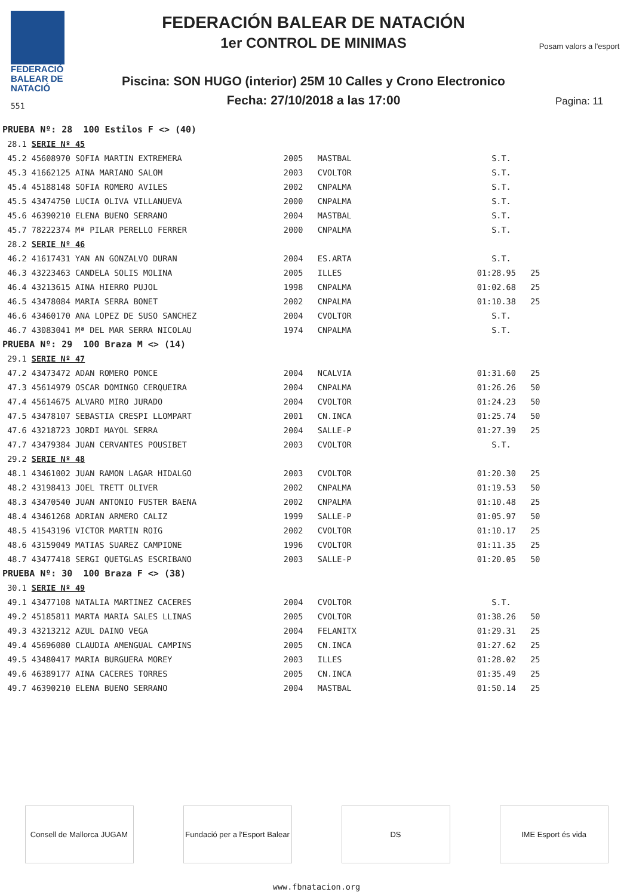FEDERACIÓ
BALEAR DE
NATACIÓ
551
FEDERACIÓN BALEAR DE NATACIÓN
1er CONTROL DE MINIMAS
Piscina: SON HUGO (interior) 25M 10 Calles y Crono Electronico
Fecha: 27/10/2018 a las 17:00
Posam valors a l'esport
Pagina: 11
| PRUEBA Nº: 28 100 Estilos F <> (40) | | | | | |
| 28.1 | SERIE Nº 45 | | | | |
| 45.2 | 45608970 SOFIA MARTIN EXTREMERA | 2005 | MASTBAL | S.T. | |
| 45.3 | 41662125 AINA MARIANO SALOM | 2003 | CVOLTOR | S.T. | |
| 45.4 | 45188148 SOFIA ROMERO AVILES | 2002 | CNPALMA | S.T. | |
| 45.5 | 43474750 LUCIA OLIVA VILLANUEVA | 2000 | CNPALMA | S.T. | |
| 45.6 | 46390210 ELENA BUENO SERRANO | 2004 | MASTBAL | S.T. | |
| 45.7 | 78222374 Mª PILAR PERELLO FERRER | 2000 | CNPALMA | S.T. | |
| 28.2 | SERIE Nº 46 | | | | |
| 46.2 | 41617431 YAN AN GONZALVO DURAN | 2004 | ES.ARTA | S.T. | |
| 46.3 | 43223463 CANDELA SOLIS MOLINA | 2005 | ILLES | 01:28.95 | 25 |
| 46.4 | 43213615 AINA HIERRO PUJOL | 1998 | CNPALMA | 01:02.68 | 25 |
| 46.5 | 43478084 MARIA SERRA BONET | 2002 | CNPALMA | 01:10.38 | 25 |
| 46.6 | 43460170 ANA LOPEZ DE SUSO SANCHEZ | 2004 | CVOLTOR | S.T. | |
| 46.7 | 43083041 Mª DEL MAR SERRA NICOLAU | 1974 | CNPALMA | S.T. | |
| PRUEBA Nº: 29 100 Braza M <> (14) | | | | | |
| 29.1 | SERIE Nº 47 | | | | |
| 47.2 | 43473472 ADAN ROMERO PONCE | 2004 | NCALVIA | 01:31.60 | 25 |
| 47.3 | 45614979 OSCAR DOMINGO CERQUEIRA | 2004 | CNPALMA | 01:26.26 | 50 |
| 47.4 | 45614675 ALVARO MIRO JURADO | 2004 | CVOLTOR | 01:24.23 | 50 |
| 47.5 | 43478107 SEBASTIA CRESPI LLOMPART | 2001 | CN.INCA | 01:25.74 | 50 |
| 47.6 | 43218723 JORDI MAYOL SERRA | 2004 | SALLE-P | 01:27.39 | 25 |
| 47.7 | 43479384 JUAN CERVANTES POUSIBET | 2003 | CVOLTOR | S.T. | |
| 29.2 | SERIE Nº 48 | | | | |
| 48.1 | 43461002 JUAN RAMON LAGAR HIDALGO | 2003 | CVOLTOR | 01:20.30 | 25 |
| 48.2 | 43198413 JOEL TRETT OLIVER | 2002 | CNPALMA | 01:19.53 | 50 |
| 48.3 | 43470540 JUAN ANTONIO FUSTER BAENA | 2002 | CNPALMA | 01:10.48 | 25 |
| 48.4 | 43461268 ADRIAN ARMERO CALIZ | 1999 | SALLE-P | 01:05.97 | 50 |
| 48.5 | 41543196 VICTOR MARTIN ROIG | 2002 | CVOLTOR | 01:10.17 | 25 |
| 48.6 | 43159049 MATIAS SUAREZ CAMPIONE | 1996 | CVOLTOR | 01:11.35 | 25 |
| 48.7 | 43477418 SERGI QUETGLAS ESCRIBANO | 2003 | SALLE-P | 01:20.05 | 50 |
| PRUEBA Nº: 30 100 Braza F <> (38) | | | | | |
| 30.1 | SERIE Nº 49 | | | | |
| 49.1 | 43477108 NATALIA MARTINEZ CACERES | 2004 | CVOLTOR | S.T. | |
| 49.2 | 45185811 MARTA MARIA SALES LLINAS | 2005 | CVOLTOR | 01:38.26 | 50 |
| 49.3 | 43213212 AZUL DAINO VEGA | 2004 | FELANITX | 01:29.31 | 25 |
| 49.4 | 45696080 CLAUDIA AMENGUAL CAMPINS | 2005 | CN.INCA | 01:27.62 | 25 |
| 49.5 | 43480417 MARIA BURGUERA MOREY | 2003 | ILLES | 01:28.02 | 25 |
| 49.6 | 46389177 AINA CACERES TORRES | 2005 | CN.INCA | 01:35.49 | 25 |
| 49.7 | 46390210 ELENA BUENO SERRANO | 2004 | MASTBAL | 01:50.14 | 25 |
Consell de Mallorca JUGAM
Fundació per a l'Esport Balear
DS IME Esport és vida
www.fbnatacion.org